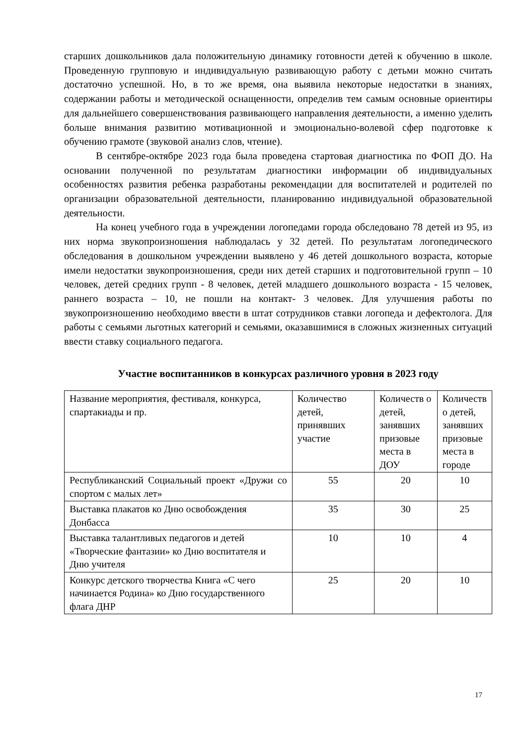старших дошкольников дала положительную динамику готовности детей к обучению в школе. Проведенную групповую и индивидуальную развивающую работу с детьми можно считать достаточно успешной. Но, в то же время, она выявила некоторые недостатки в знаниях, содержании работы и методической оснащенности, определив тем самым основные ориентиры для дальнейшего совершенствования развивающего направления деятельности, а именно уделить больше внимания развитию мотивационной и эмоционально-волевой сфер подготовке к обучению грамоте (звуковой анализ слов, чтение).
В сентябре-октябре 2023 года была проведена стартовая диагностика по ФОП ДО. На основании полученной по результатам диагностики информации об индивидуальных особенностях развития ребенка разработаны рекомендации для воспитателей и родителей по организации образовательной деятельности, планированию индивидуальной образовательной деятельности.
На конец учебного года в учреждении логопедами города обследовано 78 детей из 95, из них норма звукопроизношения наблюдалась у 32 детей. По результатам логопедического обследования в дошкольном учреждении выявлено у 46 детей дошкольного возраста, которые имели недостатки звукопроизношения, среди них детей старших и подготовительной групп – 10 человек, детей средних групп - 8 человек, детей младшего дошкольного возраста - 15 человек, раннего возраста – 10, не пошли на контакт- 3 человек. Для улучшения работы по звукопроизношению необходимо ввести в штат сотрудников ставки логопеда и дефектолога. Для работы с семьями льготных категорий и семьями, оказавшимися в сложных жизненных ситуаций ввести ставку социального педагога.
Участие воспитанников в конкурсах различного уровня в 2023 году
| Название мероприятия, фестиваля, конкурса, спартакиады и пр. | Количество детей, принявших участие | Количеств о детей, занявших призовые места в ДОУ | Количеств о детей, занявших призовые места в городе |
| Республиканский Социальный проект «Дружи со спортом с малых лет» | 55 | 20 | 10 |
| Выставка плакатов ко Дню освобождения Донбасса | 35 | 30 | 25 |
| Выставка талантливых педагогов и детей «Творческие фантазии» ко Дню воспитателя и Дню учителя | 10 | 10 | 4 |
| Конкурс детского творчества Книга «С чего начинается Родина» ко Дню государственного флага ДНР | 25 | 20 | 10 |
17